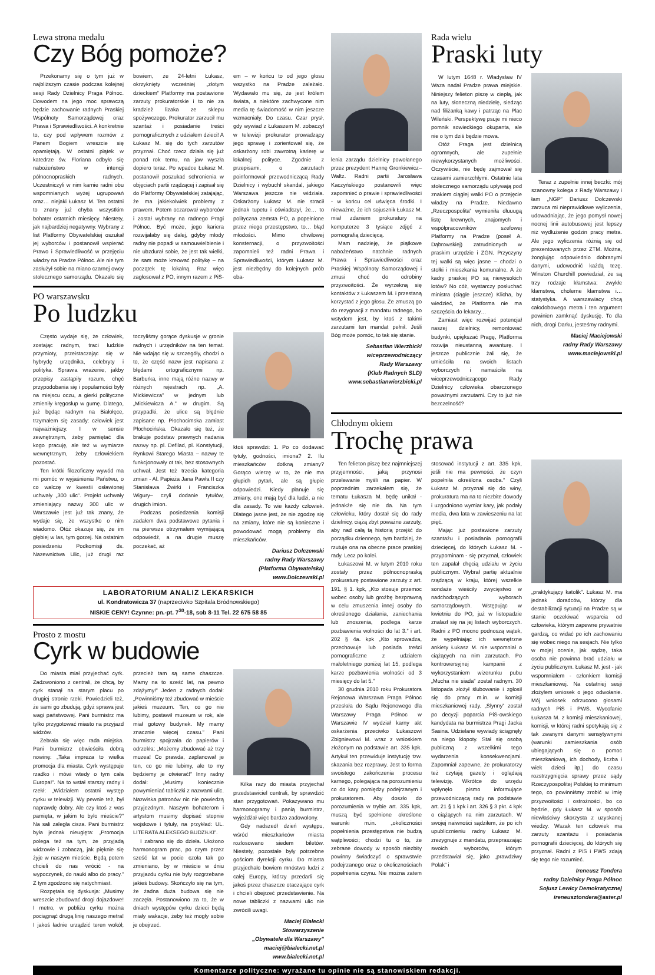Lewa strona medalu
Czy Bóg pomoże?
Przekonamy się o tym już w najbliższym czasie podczas kolejnej sesji Rady Dzielnicy Praga Północ. Dowodem na jego moc sprawczą będzie zachowanie radnych Praskiej Wspólnoty Samorządowej oraz Prawa i Sprawiedliwości. A konkretnie to, czy pod wpływem rozmów z Panem Bogiem wreszcie się opamiętają. W ostatni piątek w katedrze św. Floriana odbyło się nabożeństwo w intencji północnopraskich radnych. Uczestniczyli w nim karnie radni obu wspomnianych wyżej ugrupowań oraz… niejaki Łukasz M. Ten ostatni to znany już chyba wszystkim bohater ostatnich miesięcy. Niestety, jak najbardziej negatywny. Wybrany z list Platformy Obywatelskiej oszukał jej wyborców i postanowił wspierać Prawo i Sprawiedliwość w przejęciu władzy na Pradze Północ. Ale nie tym zasłużył sobie na miano czarnej owcy stołecznego samorządu. Okazało się bowiem, że 24-letni Łukasz, okrzyknięty wcześniej „złotym dzieckiem” Platformy ma postawione zarzuty prokuratorskie i to nie za kradzież lizaka ze sklepu spożywczego. Prokurator zarzucił mu szantaż i posiadanie treści pornograficznych z udziałem dzieci! A Łukasz M. się do tych zarzutów przyznał. Choć rzecz działa się już ponad rok temu, na jaw wyszła dopiero teraz. Po wpadce Łukasz M. postanowił poszukać schronienia w objęciach partii rządzącej i zapisał się do Platformy Obywatelskiej zatajając, że ma jakiekolwiek problemy z prawem. Potem oczarował wyborców i został wybrany na radnego Pragi Północ. Być może, jego kariera rozwijałaby się dalej, gdyby młody radny nie popadł w samouwielbienie i nie ubzdurał sobie, że jest tak wielki, że sam może kreować politykę – na początek tę lokalną. Raz więc zagłosował z PO, innym razem z PiS-em – w końcu to od jego głosu wszystko na Pradze zależało. Wydawało mu się, że jest królem świata, a niektóre zachwycone nim media tę świadomość w nim jeszcze wzmacniały. Do czasu. Czar prysł, gdy wywiad z Łukaszem M. zobaczył w telewizji prokurator prowadzący jego sprawę i zorientował się, że oskarżony robi zawrotną karierę w lokalnej polityce. Zgodnie z przepisami, o zarzutach poinformował przewodniczącą Rady Dzielnicy i wybuchł skandal, jakiego Warszawa jeszcze nie widziała. Oskarżony Łukasz M. nie stracił jednak tupetu i oświadczył, że… to polityczna zemsta PO, a popełnione przez niego przestępstwo, to… błąd młodości. Mimo chwilowej konsternacji, o przyzwoitości zapomnieli też radni Prawa i Sprawiedliwości, którym Łukasz M. jest niezbędny do kolejnych prób oba-
PO warszawsku
Po ludzku
Często wydaje się, że człowiek, zostając radnym, traci ludzkie przymioty, przeistaczając się w hybrydę urzędnika, celebryty i polityka. Sprawia wrażenie, jakby przepisy zastąpiły rozum, chęć przypodobania się i popularności były na miejscu oczu, a gierki polityczne zmieniły kręgosłup w gumę. Dlatego, już będąc radnym na Białołęce, trzymałem się zasady: człowiek jest najważniejszy. I w sensie zewnętrznym, żeby pamiętać dla kogo pracuję, ale też w wymiarze wewnętrznym, żeby człowiekiem pozostać.
Ten krótki filozoficzny wywód ma mi pomóc w wyjaśnieniu Państwu, o co walczę w kwestii osławionej uchwały „300 ulic”. Projekt uchwały zmieniający nazwy 300 ulic w Warszawie jest już tak znany, że wydaje się, że wszystko o nim wiadomo. Otóż okazuje się, że im głębiej w las, tym gorzej. Na ostatnim posiedzeniu Podkomisji ds. Nazewnictwa Ulic, już drugi raz toczyliśmy gorące dyskusje w gronie radnych i urzędników na ten temat. Nie wdając się w szczegóły, chodzi o to, że część nazw jest napisana z błędami ortograficznymi np. Barburka, inne mają różne nazwy w różnych rejestrach np. „A. Mickiewicza” w jednym lub „Mickiewicza A.” w drugim. Są przypadki, że ulice są błędnie zapisane np. Płochocimska zamiast Płochocińska. Okazało się też, że brakuje podstaw prawnych nadania nazwy np. pl. Defilad, pl. Konstytucji, Rynkowi Starego Miasta – nazwy te funkcjonowały ot tak, bez stosownych uchwał. Jest też trzecia kategoria zmian - Al. Papieża Jana Pawła II czy Stanisława Żwirki i Franciszka Wigury– czyli dodanie tytułów, drugich imion.
Podczas posiedzenia komisji zadałem dwa podstawowe pytania i na pierwsze otrzymałem wymijającą odpowiedź, a na drugie muszę poczekać, aż
ktoś sprawdzi: 1. Po co dodawać tytuły, godności, imiona? 2. Ilu mieszkańców dotkną zmiany? Gorąco wierzę w to, że nie ma głupich pytań, ale są głupie odpowiedzi. Kiedy planuje się zmiany, one mają być dla ludzi, a nie dla zasady. To wie każdy człowiek. Dlatego jasne jest, że nie zgodzę się na zmiany, które nie są konieczne i powodować mogą problemy dla mieszkańców.
Dariusz Dolczewski
radny Rady Warszawy
(Platforma Obywatelska)
www.Dolczewski.pl
LABORATORIUM ANALIZ LEKARSKICH
ul. Kondratowicza 37 (naprzeciwko Szpitala Bródnowskiego)
NISKIE CENY! Czynne: pn.-pt. 7<sup>30</sup>-18, sob 8-11 Tel. 22 675 58 85
Prosto z mostu
Cyrk w budowie
Do miasta miał przyjechać cyrk. Zadzwoniono z centrali, że chcą, by cyrk stanął na starym placu po drugiej stronie rzeki. Powiedzieli też, że sami go zbudują, gdyż sprawa jest wagi państwowej. Pani burmistrz ma tylko przygotować miasto na przyjazd widzów.
Zebrała się więc rada miejska. Pani burmistrz obwieściła dobrą nowinę: „Taka impreza to wielka promocja dla miasta. Cyrk występuje rzadko i mówi wtedy o tym cała Europa!”. Na to wstał starszy radny i rzekł: „Widziałem ostatni występ cyrku w telewizji. Wy pewnie też, był naprawdę dobry. Ale czy ktoś z was pamięta, w jakim to było mieście?” Na sali zaległa cisza. Pani burmistrz była jednak nieugięta: „Promocja polega też na tym, że przyjadą widzowie i zobaczą, jak pięknie się żyje w naszym mieście. Będą potem chcieli do nas wrócić - na wypoczynek, do nauki albo do pracy.” Z tym zgodzono się natychmiast.
Rozpętała się dyskusja: „Musimy wreszcie zbudować drogi dojazdowe! I metro, w pobliżu cyrku można pociągnąć drugą linię naszego metra! I jakoś ładnie urządzić teren wokół, przecież tam są same chaszcze. Mamy na to sześć lat, na pewno zdążymy!” Jeden z radnych dodał: „Powinniśmy też zbudować w mieście jakieś muzeum. Ten, co go nie lubimy, postawił muzeum w rok, ale miał gotowy budynek. My mamy znacznie więcej czasu.” Pani burmistrz spojrzała do papierów i odrzekła: „Możemy zbudować aż trzy muzea! Co prawda, zaplanował je ten, co go nie lubimy, ale to my będziemy je otwierać!” Inny radny dodał: „Musimy koniecznie powymieniać tabliczki z nazwami ulic. Nazwiska patronów nic nie powiedzą przyjezdnym. Naszym bohaterom i artystom musimy dopisać stopnie wojskowe i tytuły, na przykład: UL. LITERATA ALEKSEGO BUDZIŁKI”.
I zabrano się do dzieła. Ułożono harmonogram prac, po czym przez sześć lat w pocie czoła tak go zmieniano, by w mieście w dniu przyjazdu cyrku nie były rozgrzebane jakieś budowy. Skończyło się na tym, że żadna duża budowa się nie zaczęła. Postanowiono za to, że w dniach występów cyrku dzieci będą miały wakacje, żeby też mogły sobie je obejrzeć.
Kilka razy do miasta przyjechał przedstawiciel centrali, by sprawdzić stan przygotowań. Pokazywano mu harmonogramy i panią burmistrz, wyjeżdżał więc bardzo zadowolony.
Gdy nadszedł dzień występu, wśród mieszkańców miasta rozlosowano siedem biletów. Niestety, pozostałe były potrzebne gościom dyrekcji cyrku. Do miasta przyjechało bowiem mnóstwo ludzi z całej Europy, którzy przedarli się jakoś przez chaszcze otaczające cyrk i chcieli obejrzeć przedstawienie. Na nowe tabliczki z nazwami ulic nie zwrócili uwagi.
Maciej Białecki
Stowarzyszenie
„Obywatele dla Warszawy”
maciej@bialecki.net.pl
www.bialecki.net.pl
lenia zarządu dzielnicy powołanego przez prezydent Hannę Gronkiewicz–Waltz. Radni partii Jarosława Kaczyńskiego postanowili więc zapomnieć o prawie i sprawiedliwości - w końcu cel uświęca środki. I nieważne, że ich sojusznik Łukasz M. miał zdaniem prokuratury na komputerze 3 tysiące zdjęć z pornografią dziecięcą.
Mam nadzieję, że piątkowe nabożeństwo natchnie radnych Prawa i Sprawiedliwości oraz Praskiej Wspólnoty Samorządowej i zmusi choć do odrobiny przyzwoitości. Że wyrzekną się kontaktów z Łukaszem M. i przestaną korzystać z jego głosu. Że zmuszą go do rezygnacji z mandatu radnego, bo wstydem jest, by ktoś z takimi zarzutami ten mandat pełnił. Jeśli Bóg może pomóc, to tak się stanie.
Sebastian Wierzbicki
wiceprzewodniczący
Rady Warszawy
(Klub Radnych SLD)
www.sebastianwierzbicki.pl
Rada wielu
Praski luty
W lutym 1648 r. Władysław IV Waza nadał Pradze prawa miejskie. Niniejszy felieton piszę w ciepłą, jak na luty, słoneczną niedzielę, siedząc nad filiżanką kawy i patrząc na Plac Wileński. Perspektywę psuje mi nieco pomnik sowieckiego okupanta, ale nie o tym dziś będzie mowa.
Otóż Praga jest dzielnicą ogromnych, ale zupełnie niewykorzystanych możliwości. Oczywiście, nie będę zajmował się czasami zamierzchłymi. Ostatnie lata stołecznego samorządu upływają pod znakiem ciągłej walki PO o przejęcie władzy na Pradze. Niedawno „Rzeczpospolita” wymieniła dłuuugą listę krewnych, znajomych i współpracowników szefowej Platformy na Pradze (poseł A. Dąbrowskiej) zatrudnionych w praskim urzędzie i ZGN. Przyczyny tej walki są więc jasne – chodzi o stołki i mieszkania komunalne. A że kadry praskiej PO są niewysokich lotów? No cóż, wystarczy posłuchać ministra (ciągle jeszcze) Klicha, by wiedzieć, że Platforma nie ma szczęścia do lekarzy…
Zamiast więc rozwijać potencjał naszej dzielnicy, remontować budynki, upiększać Pragę, Platforma rozwija nieustanną awanturę. I jeszcze publicznie żali się, że umieściła na swoich listach wyborczych i namaściła na wiceprzewodniczącego Rady Dzielnicy człowieka obarczonego poważnymi zarzutami. Czy to już nie bezczelność?
Teraz z zupełnie innej beczki: mój szanowny kolega z Rady Warszawy i łam „NGP” Dariusz Dolczewski zarzuca mi nieprawidłowe wyliczenia, udowadniając, że jego pomysł nowej nocnej linii autobusowej jest lepszy niż wydłużenie godzin pracy metra. Ale jego wyliczenia różnią się od prezentowanych przez ZTM. Można, żonglując odpowiednio dobranymi danymi, udowodnić każdą tezę. Winston Churchill powiedział, że są trzy rodzaje kłamstwa: zwykłe kłamstwa, cholerne kłamstwa i… statystyka. A warszawiacy chcą całodobowego metra i ten argument powinien zamknąć dyskusję. To dla nich, drogi Darku, jesteśmy radnymi.
Maciej Maciejowski
radny Rady Warszawy
www.maciejowski.pl
Chłodnym okiem
Trochę prawa
Ten felieton piszę bez najmniejszej przyjemności, jaką przynosi przelewanie myśli na papier. W poprzednim zarzekałem się, że tematu Łukasza M. będę unikał - jednakże się nie da. Na tym człowieku, który dostał się do rady dzielnicy, ciążą zbyt poważne zarzuty, aby nad całą tą historią przejść do porządku dziennego, tym bardziej, że rzutuje ona na obecne prace praskiej rady. Lecz po kolei.
Łukaszowi M. w lutym 2010 roku zostały przez północnopraską prokuraturę postawione zarzuty z art. 191. § 1. kpk, „Kto stosuje przemoc wobec osoby lub groźbę bezprawną w celu zmuszenia innej osoby do określonego działania, zaniechania lub znoszenia, podlega karze pozbawienia wolności do lat 3.” i art. 202 § 4a. kpk „Kto sprowadza, przechowuje lub posiada treści pornograficzne z udziałem małoletniego poniżej lat 15, podlega karze pozbawienia wolności od 3 miesięcy do lat 5.”
30 grudnia 2010 roku Prokuratora Rejonowa Warszawa Praga Północ przesłała do Sądu Rejonowego dla Warszawy Praga Północ w Warszawie IV wydział karny akt oskarżenia przeciwko Łukaszowi Zbigniewowi M. wraz z wnioskiem złożonym na podstawie art. 335 kpk. Artykuł ten przewiduje instytucję tzw. skazania bez rozprawy. Jest to forma swoistego zakończenia procesu karnego, polegająca na porozumieniu co do kary pomiędzy podejrzanym i prokuratorem. Aby doszło do porozumienia w trybie art. 335 kpk, muszą być spełnione określone warunki m.in. „okoliczności popełnienia przestępstwa nie budzą wątpliwości; chodzi tu o to, że zebrane dowody w sposób niezbity powinny świadczyć o sprawstwie podejrzanego oraz o okolicznościach popełnienia czynu. Nie można zatem stosować instytucji z art. 335 kpk, jeśli nie ma pewności, że czyn popełniła określona osoba.” Czyli Łukasz M. przyznał się do winy, prokuratura ma na to niezbite dowody i uzgodniono wymiar kary, jak podały media, dwa lata w zawieszeniu na lat pięć.
Mając już postawione zarzuty szantażu i posiadania pornografii dziecięcej, do których Łukasz M. - przypominam - się przyznał, człowiek ten zapałał chęcią udziału w życiu publicznym. Wybrał partię aktualnie rządzącą w kraju, której wszelkie sondaże wieściły zwycięstwo w nadchodzących wyborach samorządowych. Wstępując w kwietniu do PO, już w listopadzie znalazł się na jej listach wyborczych. Radni z PO mocno podnoszą wątek, że wypełniając ich wewnętrzne ankiety Łukasz M. nie wspomniał o ciążących na nim zarzutach. Po kontrowersyjnej kampanii z wykorzystaniem wizerunku pubu „Mucha nie siada” został radnym. 30 listopada złożył ślubowanie i zgłosił się do pracy m.in. w komisji mieszkaniowej rady. „Słynny” został po decyzji poparcia PiS-owskiego kandydata na burmistrza Pragi Jacka Sasina. Udzielane wywiady ściągnęły na niego kłopoty. Stał się osobą publiczną z wszelkimi tego wydarzenia konsekwencjami. Zapomniał zapewne, że prokuratorzy też czytają gazety i oglądają telewizję. Wkrótce do urzędu wpłynęło pismo informujące przewodniczącą rady na podstawie art. 21 § 1 kpk i art. 326 § 3 pkt. 4 kpk o ciążących na nim zarzutach. W swojej naiwności sądziłem, że po ich upublicznieniu radny Łukasz M. zrezygnuje z mandatu, przepraszając swoich wyborców, którym przedstawiał się, jako „prawdziwy Polak” i
„praktykujący katolik”. Łukasz M. ma jednak doradców, którzy dla destabilizacji sytuacji na Pradze są w stanie oczekiwać wsparcia od człowieka, którym zapewne prywatnie gardzą, co widać po ich zachowaniu się wobec niego na sesjach. Nie tylko w mojej ocenie, jak sądzę, taka osoba nie powinna brać udziału w życiu publicznym. Łukasz M. jest - jak wspomniałem - członkiem komisji mieszkaniowej. Na ostatniej sesji złożyłem wniosek o jego odwołanie. Mój wniosek odrzucono głosami radnych PiS i PWS. Wycofanie Łukasza M. z komisji mieszkaniowej, komisji, w której radni spotykają się z tak zwanymi danymi sensytywnymi (warunki zamieszkania osób ubiegających się o pomoc mieszkaniową, ich dochody, liczba i wiek dzieci itp.) do czasu rozstrzygnięcia sprawy przez sądy Rzeczypospolitej Polskiej to minimum tego, co powinniśmy zrobić w imię przyzwoitości i ostrożności, bo co będzie, gdy Łukasz M. w sposób niewłaściwy skorzysta z uzyskanej wiedzy. Wszak ten człowiek ma zarzuty szantażu i posiadania pornografii dziecięcej, do których się przyznał. Radni z PiS i PWS zdają się tego nie rozumieć.
Ireneusz Tondera
radny Dzielnicy Praga Północ
Sojusz Lewicy Demokratycznej
ireneusztondera@aster.pl
Komentarze polityczne: wyrażane tu opinie nie są stanowiskiem redakcji.